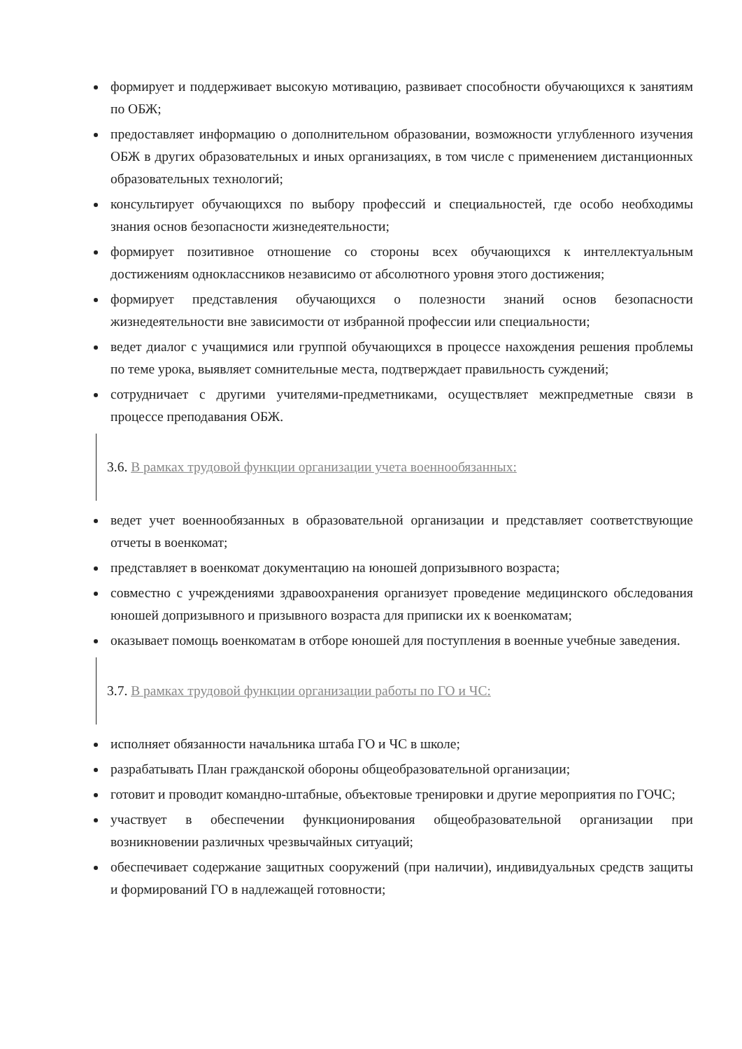формирует и поддерживает высокую мотивацию, развивает способности обучающихся к занятиям по ОБЖ;
предоставляет информацию о дополнительном образовании, возможности углубленного изучения ОБЖ в других образовательных и иных организациях, в том числе с применением дистанционных образовательных технологий;
консультирует обучающихся по выбору профессий и специальностей, где особо необходимы знания основ безопасности жизнедеятельности;
формирует позитивное отношение со стороны всех обучающихся к интеллектуальным достижениям одноклассников независимо от абсолютного уровня этого достижения;
формирует представления обучающихся о полезности знаний основ безопасности жизнедеятельности вне зависимости от избранной профессии или специальности;
ведет диалог с учащимися или группой обучающихся в процессе нахождения решения проблемы по теме урока, выявляет сомнительные места, подтверждает правильность суждений;
сотрудничает с другими учителями-предметниками, осуществляет межпредметные связи в процессе преподавания ОБЖ.
3.6. В рамках трудовой функции организации учета военнообязанных:
ведет учет военнообязанных в образовательной организации и представляет соответствующие отчеты в военкомат;
представляет в военкомат документацию на юношей допризывного возраста;
совместно с учреждениями здравоохранения организует проведение медицинского обследования юношей допризывного и призывного возраста для приписки их к военкоматам;
оказывает помощь военкоматам в отборе юношей для поступления в военные учебные заведения.
3.7. В рамках трудовой функции организации работы по ГО и ЧС:
исполняет обязанности начальника штаба ГО и ЧС в школе;
разрабатывать План гражданской обороны общеобразовательной организации;
готовит и проводит командно-штабные, объектовые тренировки и другие мероприятия по ГОЧС;
участвует в обеспечении функционирования общеобразовательной организации при возникновении различных чрезвычайных ситуаций;
обеспечивает содержание защитных сооружений (при наличии), индивидуальных средств защиты и формирований ГО в надлежащей готовности;